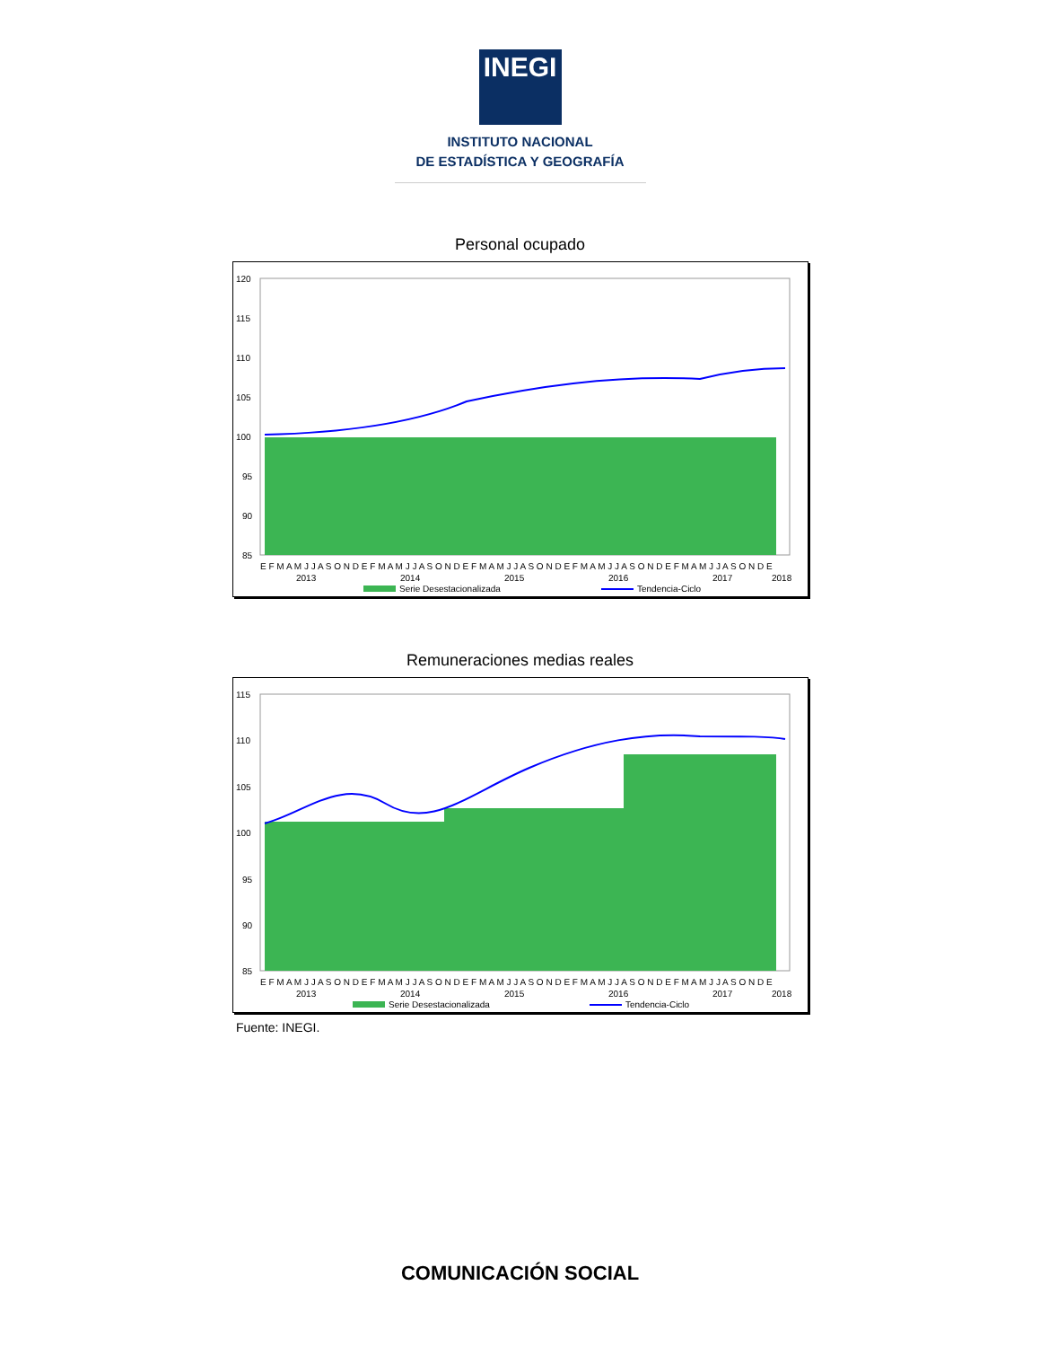INEGI
INSTITUTO NACIONAL
DE ESTADÍSTICA Y GEOGRAFÍA
Personal ocupado
120
115
110
105
100
95
90
85
E F M A M J J A S O N D E F M A M J J A S O N D E F M A M J J A S O N D E F M A M J J A S O N D E F M A M J J A S O N D E
2013
2014
2015
2016
2017
2018
Serie Desestacionalizada
Tendencia-Ciclo
Remuneraciones medias reales
115
110
105
100
95
90
85
E F M A M J J A S O N D E F M A M J J A S O N D E F M A M J J A S O N D E F M A M J J A S O N D E F M A M J J A S O N D E
2013
2014
2015
2016
2017
2018
Serie Desestacionalizada
Tendencia-Ciclo
Fuente: INEGI.
COMUNICACIÓN SOCIAL